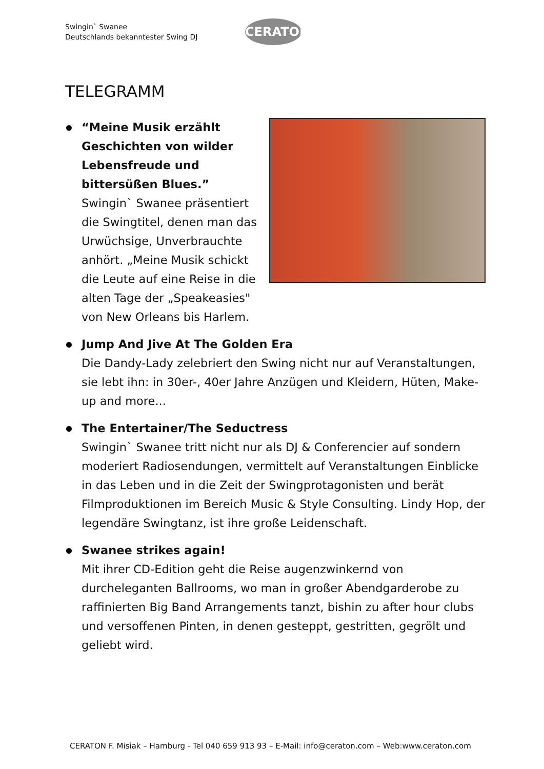Swingin` Swanee
Deutschlands bekanntester Swing DJ
CERATON
TELEGRAMM
“Meine Musik erzählt
Geschichten von wilder
Lebensfreude und
bittersüßen Blues.”
Swingin` Swanee präsentiert
die Swingtitel, denen man das
Urwüchsige, Unverbrauchte
anhört. „Meine Musik schickt
die Leute auf eine Reise in die
alten Tage der „Speakeasies"
von New Orleans bis Harlem.
Jump And Jive At The Golden Era
Die Dandy-Lady zelebriert den Swing nicht nur auf Veranstaltungen, sie lebt ihn: in 30er-, 40er Jahre Anzügen und Kleidern, Hüten, Make-up and more...
The Entertainer/The Seductress
Swingin` Swanee tritt nicht nur als DJ & Conferencier auf sondern moderiert Radiosendungen, vermittelt auf Veranstaltungen Einblicke in das Leben und in die Zeit der Swingprotagonisten und berät Filmproduktionen im Bereich Music & Style Consulting. Lindy Hop, der legendäre Swingtanz, ist ihre große Leidenschaft.
Swanee strikes again!
Mit ihrer CD-Edition geht die Reise augenzwinkernd von durcheleganten Ballrooms, wo man in großer Abendgarderobe zu raffinierten Big Band Arrangements tanzt, bishin zu after hour clubs und versoffenen Pinten, in denen gesteppt, gestritten, gegrölt und geliebt wird.
CERATON F. Misiak – Hamburg - Tel 040 659 913 93 – E-Mail: info@ceraton.com – Web:www.ceraton.com